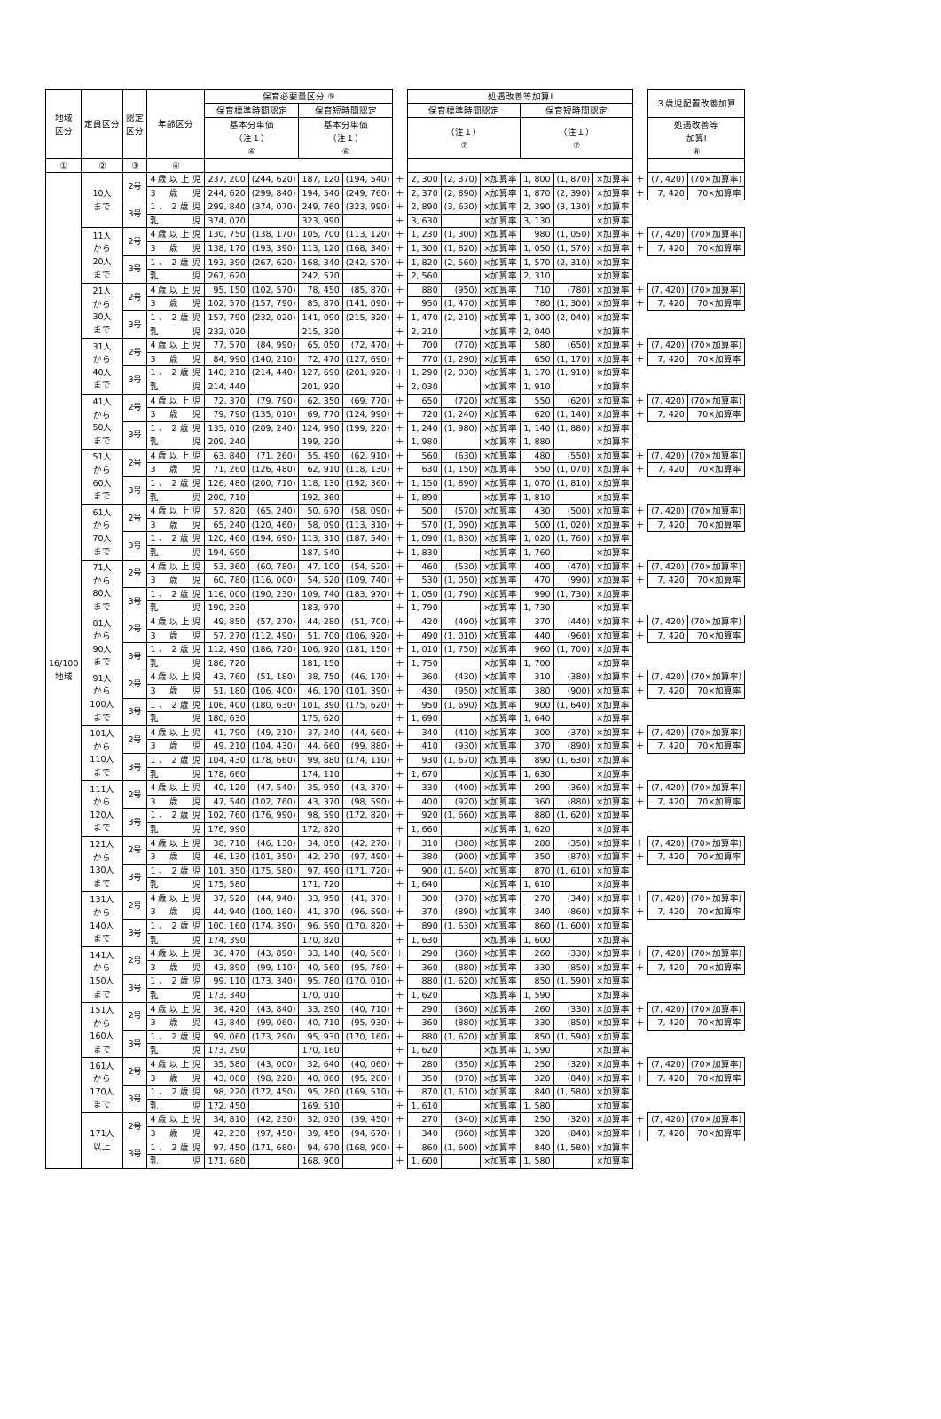| 地域 区分 | 定員区分 | 認定 区分 | 年齢区分 | 保育必要量区分 ⑤ | | | | | 処遇改善等加算Ⅰ | | | | | | | ３歳児配置改善加算 | |
| --- | --- | --- | --- | --- | --- | --- | --- | --- | --- | --- | --- | --- | --- | --- | --- | --- | --- |
| | | | | 保育標準時間認定 | | 保育短時間認定 | | | 保育標準時間認定 | | | 保育短時間認定 | | | | | |
| | | | | 基本分単価 （注１） ⑥ | | 基本分単価 （注１） ⑥ | | | （注１） ⑦ | | | （注１） ⑦ | | | | 処遇改善等 加算Ⅰ ⑧ | |
| ① | ② | ③ | ④ | | | | | | | | | | | | | | |
| 16/100 地域 | 10人 まで | 2号 | 4歳以上児 | 237, 200 | (244, 620) | 187, 120 | (194, 540) | ＋ | 2, 300 | (2, 370) | ×加算率 | 1, 800 | (1, 870) | ×加算率 | ＋ | (7, 420) | (70×加算率) |
| | | | 3歳児 | 244, 620 | (299, 840) | 194, 540 | (249, 760) | ＋ | 2, 370 | (2, 890) | ×加算率 | 1, 870 | (2, 390) | ×加算率 | ＋ | 7, 420 | 70×加算率 |
| | | 3号 | 1、2歳児 | 299, 840 | (374, 070) | 249, 760 | (323, 990) | ＋ | 2, 890 | (3, 630) | ×加算率 | 2, 390 | (3, 130) | ×加算率 | | | |
| | | | 乳児 | 374, 070 | | 323, 990 | | ＋ | 3, 630 | | ×加算率 | 3, 130 | | ×加算率 | | | |
| | 11人 から 20人 まで | 2号 | 4歳以上児 | 130, 750 | (138, 170) | 105, 700 | (113, 120) | ＋ | 1, 230 | (1, 300) | ×加算率 | 980 | (1, 050) | ×加算率 | ＋ | (7, 420) | (70×加算率) |
| | | | 3歳児 | 138, 170 | (193, 390) | 113, 120 | (168, 340) | ＋ | 1, 300 | (1, 820) | ×加算率 | 1, 050 | (1, 570) | ×加算率 | ＋ | 7, 420 | 70×加算率 |
| | | 3号 | 1、2歳児 | 193, 390 | (267, 620) | 168, 340 | (242, 570) | ＋ | 1, 820 | (2, 560) | ×加算率 | 1, 570 | (2, 310) | ×加算率 | | | |
| | | | 乳児 | 267, 620 | | 242, 570 | | ＋ | 2, 560 | | ×加算率 | 2, 310 | | ×加算率 | | | |
| | 21人 から 30人 まで | 2号 | 4歳以上児 | 95, 150 | (102, 570) | 78, 450 | (85, 870) | ＋ | 880 | (950) | ×加算率 | 710 | (780) | ×加算率 | ＋ | (7, 420) | (70×加算率) |
| | | | 3歳児 | 102, 570 | (157, 790) | 85, 870 | (141, 090) | ＋ | 950 | (1, 470) | ×加算率 | 780 | (1, 300) | ×加算率 | ＋ | 7, 420 | 70×加算率 |
| | | 3号 | 1、2歳児 | 157, 790 | (232, 020) | 141, 090 | (215, 320) | ＋ | 1, 470 | (2, 210) | ×加算率 | 1, 300 | (2, 040) | ×加算率 | | | |
| | | | 乳児 | 232, 020 | | 215, 320 | | ＋ | 2, 210 | | ×加算率 | 2, 040 | | ×加算率 | | | |
| | 31人 から 40人 まで | 2号 | 4歳以上児 | 77, 570 | (84, 990) | 65, 050 | (72, 470) | ＋ | 700 | (770) | ×加算率 | 580 | (650) | ×加算率 | ＋ | (7, 420) | (70×加算率) |
| | | | 3歳児 | 84, 990 | (140, 210) | 72, 470 | (127, 690) | ＋ | 770 | (1, 290) | ×加算率 | 650 | (1, 170) | ×加算率 | ＋ | 7, 420 | 70×加算率 |
| | | 3号 | 1、2歳児 | 140, 210 | (214, 440) | 127, 690 | (201, 920) | ＋ | 1, 290 | (2, 030) | ×加算率 | 1, 170 | (1, 910) | ×加算率 | | | |
| | | | 乳児 | 214, 440 | | 201, 920 | | ＋ | 2, 030 | | ×加算率 | 1, 910 | | ×加算率 | | | |
| | 41人 から 50人 まで | 2号 | 4歳以上児 | 72, 370 | (79, 790) | 62, 350 | (69, 770) | ＋ | 650 | (720) | ×加算率 | 550 | (620) | ×加算率 | ＋ | (7, 420) | (70×加算率) |
| | | | 3歳児 | 79, 790 | (135, 010) | 69, 770 | (124, 990) | ＋ | 720 | (1, 240) | ×加算率 | 620 | (1, 140) | ×加算率 | ＋ | 7, 420 | 70×加算率 |
| | | 3号 | 1、2歳児 | 135, 010 | (209, 240) | 124, 990 | (199, 220) | ＋ | 1, 240 | (1, 980) | ×加算率 | 1, 140 | (1, 880) | ×加算率 | | | |
| | | | 乳児 | 209, 240 | | 199, 220 | | ＋ | 1, 980 | | ×加算率 | 1, 880 | | ×加算率 | | | |
| | 51人 から 60人 まで | 2号 | 4歳以上児 | 63, 840 | (71, 260) | 55, 490 | (62, 910) | ＋ | 560 | (630) | ×加算率 | 480 | (550) | ×加算率 | ＋ | (7, 420) | (70×加算率) |
| | | | 3歳児 | 71, 260 | (126, 480) | 62, 910 | (118, 130) | ＋ | 630 | (1, 150) | ×加算率 | 550 | (1, 070) | ×加算率 | ＋ | 7, 420 | 70×加算率 |
| | | 3号 | 1、2歳児 | 126, 480 | (200, 710) | 118, 130 | (192, 360) | ＋ | 1, 150 | (1, 890) | ×加算率 | 1, 070 | (1, 810) | ×加算率 | | | |
| | | | 乳児 | 200, 710 | | 192, 360 | | ＋ | 1, 890 | | ×加算率 | 1, 810 | | ×加算率 | | | |
| | 61人 から 70人 まで | 2号 | 4歳以上児 | 57, 820 | (65, 240) | 50, 670 | (58, 090) | ＋ | 500 | (570) | ×加算率 | 430 | (500) | ×加算率 | ＋ | (7, 420) | (70×加算率) |
| | | | 3歳児 | 65, 240 | (120, 460) | 58, 090 | (113, 310) | ＋ | 570 | (1, 090) | ×加算率 | 500 | (1, 020) | ×加算率 | ＋ | 7, 420 | 70×加算率 |
| | | 3号 | 1、2歳児 | 120, 460 | (194, 690) | 113, 310 | (187, 540) | ＋ | 1, 090 | (1, 830) | ×加算率 | 1, 020 | (1, 760) | ×加算率 | | | |
| | | | 乳児 | 194, 690 | | 187, 540 | | ＋ | 1, 830 | | ×加算率 | 1, 760 | | ×加算率 | | | |
| | 71人 から 80人 まで | 2号 | 4歳以上児 | 53, 360 | (60, 780) | 47, 100 | (54, 520) | ＋ | 460 | (530) | ×加算率 | 400 | (470) | ×加算率 | ＋ | (7, 420) | (70×加算率) |
| | | | 3歳児 | 60, 780 | (116, 000) | 54, 520 | (109, 740) | ＋ | 530 | (1, 050) | ×加算率 | 470 | (990) | ×加算率 | ＋ | 7, 420 | 70×加算率 |
| | | 3号 | 1、2歳児 | 116, 000 | (190, 230) | 109, 740 | (183, 970) | ＋ | 1, 050 | (1, 790) | ×加算率 | 990 | (1, 730) | ×加算率 | | | |
| | | | 乳児 | 190, 230 | | 183, 970 | | ＋ | 1, 790 | | ×加算率 | 1, 730 | | ×加算率 | | | |
| | 81人 から 90人 まで | 2号 | 4歳以上児 | 49, 850 | (57, 270) | 44, 280 | (51, 700) | ＋ | 420 | (490) | ×加算率 | 370 | (440) | ×加算率 | ＋ | (7, 420) | (70×加算率) |
| | | | 3歳児 | 57, 270 | (112, 490) | 51, 700 | (106, 920) | ＋ | 490 | (1, 010) | ×加算率 | 440 | (960) | ×加算率 | ＋ | 7, 420 | 70×加算率 |
| | | 3号 | 1、2歳児 | 112, 490 | (186, 720) | 106, 920 | (181, 150) | ＋ | 1, 010 | (1, 750) | ×加算率 | 960 | (1, 700) | ×加算率 | | | |
| | | | 乳児 | 186, 720 | | 181, 150 | | ＋ | 1, 750 | | ×加算率 | 1, 700 | | ×加算率 | | | |
| | 91人 から 100人 まで | 2号 | 4歳以上児 | 43, 760 | (51, 180) | 38, 750 | (46, 170) | ＋ | 360 | (430) | ×加算率 | 310 | (380) | ×加算率 | ＋ | (7, 420) | (70×加算率) |
| | | | 3歳児 | 51, 180 | (106, 400) | 46, 170 | (101, 390) | ＋ | 430 | (950) | ×加算率 | 380 | (900) | ×加算率 | ＋ | 7, 420 | 70×加算率 |
| | | 3号 | 1、2歳児 | 106, 400 | (180, 630) | 101, 390 | (175, 620) | ＋ | 950 | (1, 690) | ×加算率 | 900 | (1, 640) | ×加算率 | | | |
| | | | 乳児 | 180, 630 | | 175, 620 | | ＋ | 1, 690 | | ×加算率 | 1, 640 | | ×加算率 | | | |
| | 101人 から 110人 まで | 2号 | 4歳以上児 | 41, 790 | (49, 210) | 37, 240 | (44, 660) | ＋ | 340 | (410) | ×加算率 | 300 | (370) | ×加算率 | ＋ | (7, 420) | (70×加算率) |
| | | | 3歳児 | 49, 210 | (104, 430) | 44, 660 | (99, 880) | ＋ | 410 | (930) | ×加算率 | 370 | (890) | ×加算率 | ＋ | 7, 420 | 70×加算率 |
| | | 3号 | 1、2歳児 | 104, 430 | (178, 660) | 99, 880 | (174, 110) | ＋ | 930 | (1, 670) | ×加算率 | 890 | (1, 630) | ×加算率 | | | |
| | | | 乳児 | 178, 660 | | 174, 110 | | ＋ | 1, 670 | | ×加算率 | 1, 630 | | ×加算率 | | | |
| | 111人 から 120人 まで | 2号 | 4歳以上児 | 40, 120 | (47, 540) | 35, 950 | (43, 370) | ＋ | 330 | (400) | ×加算率 | 290 | (360) | ×加算率 | ＋ | (7, 420) | (70×加算率) |
| | | | 3歳児 | 47, 540 | (102, 760) | 43, 370 | (98, 590) | ＋ | 400 | (920) | ×加算率 | 360 | (880) | ×加算率 | ＋ | 7, 420 | 70×加算率 |
| | | 3号 | 1、2歳児 | 102, 760 | (176, 990) | 98, 590 | (172, 820) | ＋ | 920 | (1, 660) | ×加算率 | 880 | (1, 620) | ×加算率 | | | |
| | | | 乳児 | 176, 990 | | 172, 820 | | ＋ | 1, 660 | | ×加算率 | 1, 620 | | ×加算率 | | | |
| | 121人 から 130人 まで | 2号 | 4歳以上児 | 38, 710 | (46, 130) | 34, 850 | (42, 270) | ＋ | 310 | (380) | ×加算率 | 280 | (350) | ×加算率 | ＋ | (7, 420) | (70×加算率) |
| | | | 3歳児 | 46, 130 | (101, 350) | 42, 270 | (97, 490) | ＋ | 380 | (900) | ×加算率 | 350 | (870) | ×加算率 | ＋ | 7, 420 | 70×加算率 |
| | | 3号 | 1、2歳児 | 101, 350 | (175, 580) | 97, 490 | (171, 720) | ＋ | 900 | (1, 640) | ×加算率 | 870 | (1, 610) | ×加算率 | | | |
| | | | 乳児 | 175, 580 | | 171, 720 | | ＋ | 1, 640 | | ×加算率 | 1, 610 | | ×加算率 | | | |
| | 131人 から 140人 まで | 2号 | 4歳以上児 | 37, 520 | (44, 940) | 33, 950 | (41, 370) | ＋ | 300 | (370) | ×加算率 | 270 | (340) | ×加算率 | ＋ | (7, 420) | (70×加算率) |
| | | | 3歳児 | 44, 940 | (100, 160) | 41, 370 | (96, 590) | ＋ | 370 | (890) | ×加算率 | 340 | (860) | ×加算率 | ＋ | 7, 420 | 70×加算率 |
| | | 3号 | 1、2歳児 | 100, 160 | (174, 390) | 96, 590 | (170, 820) | ＋ | 890 | (1, 630) | ×加算率 | 860 | (1, 600) | ×加算率 | | | |
| | | | 乳児 | 174, 390 | | 170, 820 | | ＋ | 1, 630 | | ×加算率 | 1, 600 | | ×加算率 | | | |
| | 141人 から 150人 まで | 2号 | 4歳以上児 | 36, 470 | (43, 890) | 33, 140 | (40, 560) | ＋ | 290 | (360) | ×加算率 | 260 | (330) | ×加算率 | ＋ | (7, 420) | (70×加算率) |
| | | | 3歳児 | 43, 890 | (99, 110) | 40, 560 | (95, 780) | ＋ | 360 | (880) | ×加算率 | 330 | (850) | ×加算率 | ＋ | 7, 420 | 70×加算率 |
| | | 3号 | 1、2歳児 | 99, 110 | (173, 340) | 95, 780 | (170, 010) | ＋ | 880 | (1, 620) | ×加算率 | 850 | (1, 590) | ×加算率 | | | |
| | | | 乳児 | 173, 340 | | 170, 010 | | ＋ | 1, 620 | | ×加算率 | 1, 590 | | ×加算率 | | | |
| | 151人 から 160人 まで | 2号 | 4歳以上児 | 36, 420 | (43, 840) | 33, 290 | (40, 710) | ＋ | 290 | (360) | ×加算率 | 260 | (330) | ×加算率 | ＋ | (7, 420) | (70×加算率) |
| | | | 3歳児 | 43, 840 | (99, 060) | 40, 710 | (95, 930) | ＋ | 360 | (880) | ×加算率 | 330 | (850) | ×加算率 | ＋ | 7, 420 | 70×加算率 |
| | | 3号 | 1、2歳児 | 99, 060 | (173, 290) | 95, 930 | (170, 160) | ＋ | 880 | (1, 620) | ×加算率 | 850 | (1, 590) | ×加算率 | | | |
| | | | 乳児 | 173, 290 | | 170, 160 | | ＋ | 1, 620 | | ×加算率 | 1, 590 | | ×加算率 | | | |
| | 161人 から 170人 まで | 2号 | 4歳以上児 | 35, 580 | (43, 000) | 32, 640 | (40, 060) | ＋ | 280 | (350) | ×加算率 | 250 | (320) | ×加算率 | ＋ | (7, 420) | (70×加算率) |
| | | | 3歳児 | 43, 000 | (98, 220) | 40, 060 | (95, 280) | ＋ | 350 | (870) | ×加算率 | 320 | (840) | ×加算率 | ＋ | 7, 420 | 70×加算率 |
| | | 3号 | 1、2歳児 | 98, 220 | (172, 450) | 95, 280 | (169, 510) | ＋ | 870 | (1, 610) | ×加算率 | 840 | (1, 580) | ×加算率 | | | |
| | | | 乳児 | 172, 450 | | 169, 510 | | ＋ | 1, 610 | | ×加算率 | 1, 580 | | ×加算率 | | | |
| | 171人 以上 | 2号 | 4歳以上児 | 34, 810 | (42, 230) | 32, 030 | (39, 450) | ＋ | 270 | (340) | ×加算率 | 250 | (320) | ×加算率 | ＋ | (7, 420) | (70×加算率) |
| | | | 3歳児 | 42, 230 | (97, 450) | 39, 450 | (94, 670) | ＋ | 340 | (860) | ×加算率 | 320 | (840) | ×加算率 | ＋ | 7, 420 | 70×加算率 |
| | | 3号 | 1、2歳児 | 97, 450 | (171, 680) | 94, 670 | (168, 900) | ＋ | 860 | (1, 600) | ×加算率 | 840 | (1, 580) | ×加算率 | | | |
| | | | 乳児 | 171, 680 | | 168, 900 | | ＋ | 1, 600 | | ×加算率 | 1, 580 | | ×加算率 | | | |